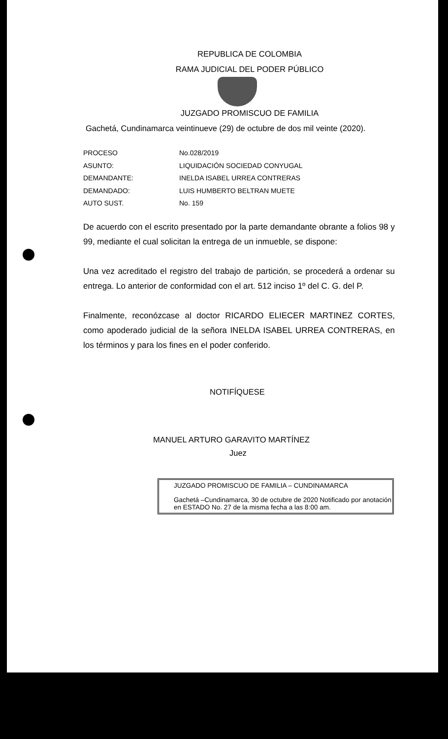REPUBLICA DE COLOMBIA
RAMA JUDICIAL DEL PODER PÚBLICO
JUZGADO PROMISCUO DE FAMILIA
Gachetá, Cundinamarca veintinueve (29) de octubre de dos mil veinte (2020).
PROCESO No.028/2019
ASUNTO: LIQUIDACIÓN SOCIEDAD CONYUGAL
DEMANDANTE: INELDA ISABEL URREA CONTRERAS
DEMANDADO: LUIS HUMBERTO BELTRAN MUETE
AUTO SUST. No. 159
De acuerdo con el escrito presentado por la parte demandante obrante a folios 98 y 99, mediante el cual solicitan la entrega de un inmueble, se dispone:
Una vez acreditado el registro del trabajo de partición, se procederá a ordenar su entrega. Lo anterior de conformidad con el art. 512 inciso 1º del C. G. del P.
Finalmente, reconózcase al doctor RICARDO ELIECER MARTINEZ CORTES, como apoderado judicial de la señora INELDA ISABEL URREA CONTRERAS, en los términos y para los fines en el poder conferido.
NOTIFÍQUESE
MANUEL ARTURO GARAVITO MARTÍNEZ
Juez
JUZGADO PROMISCUO DE FAMILIA – CUNDINAMARCA
Gachetá –Cundinamarca, 30 de octubre de 2020 Notificado por anotación en ESTADO No. 27 de la misma fecha a las 8:00 am.